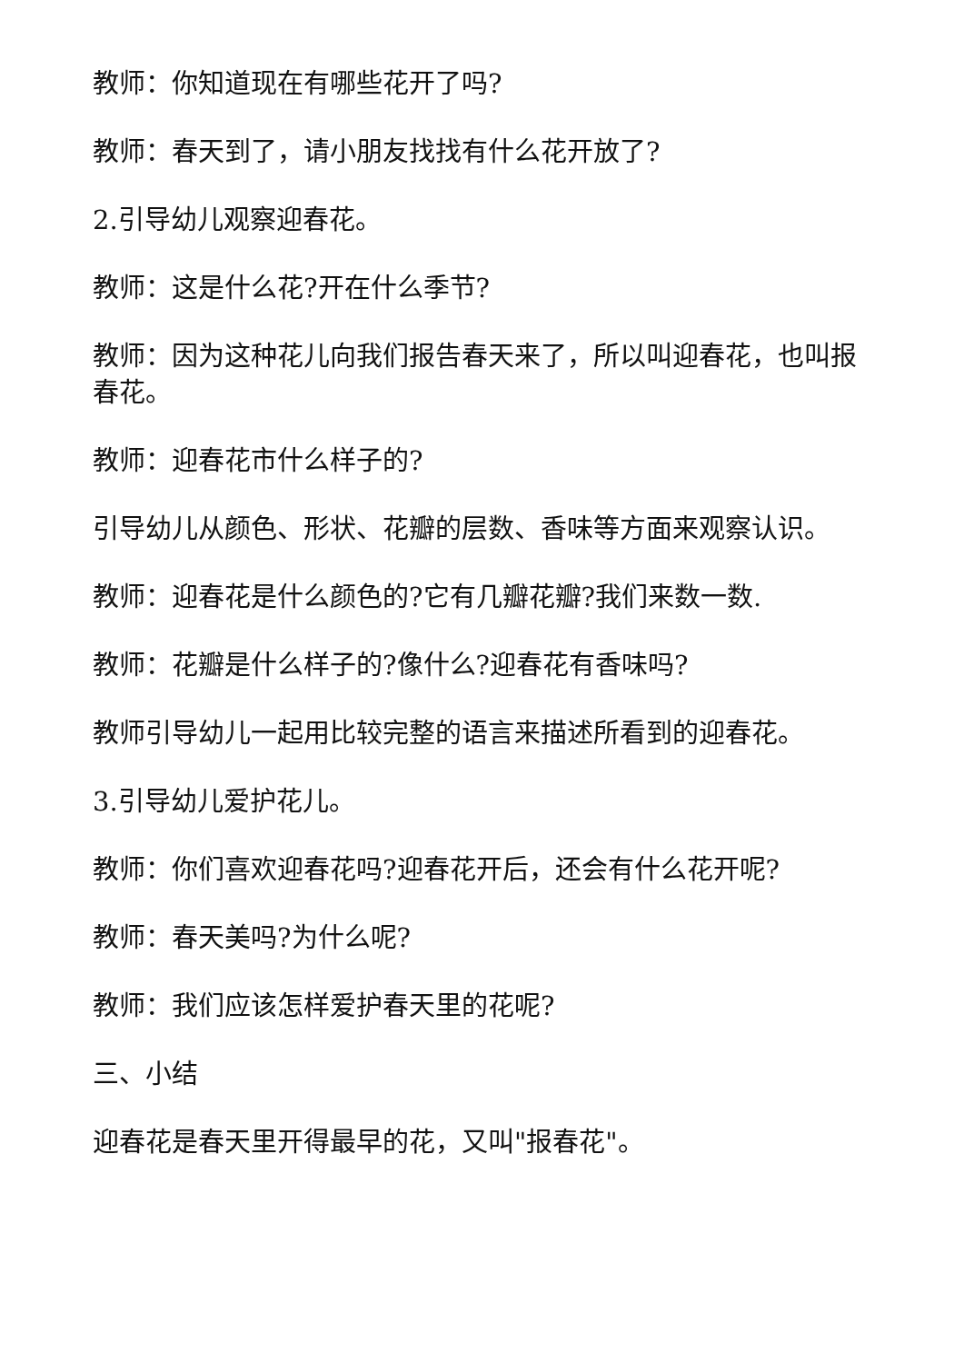教师：你知道现在有哪些花开了吗?
教师：春天到了，请小朋友找找有什么花开放了?
2.引导幼儿观察迎春花。
教师：这是什么花?开在什么季节?
教师：因为这种花儿向我们报告春天来了，所以叫迎春花，也叫报春花。
教师：迎春花市什么样子的?
引导幼儿从颜色、形状、花瓣的层数、香味等方面来观察认识。
教师：迎春花是什么颜色的?它有几瓣花瓣?我们来数一数.
教师：花瓣是什么样子的?像什么?迎春花有香味吗?
教师引导幼儿一起用比较完整的语言来描述所看到的迎春花。
3.引导幼儿爱护花儿。
教师：你们喜欢迎春花吗?迎春花开后，还会有什么花开呢?
教师：春天美吗?为什么呢?
教师：我们应该怎样爱护春天里的花呢?
三、小结
迎春花是春天里开得最早的花，又叫"报春花"。